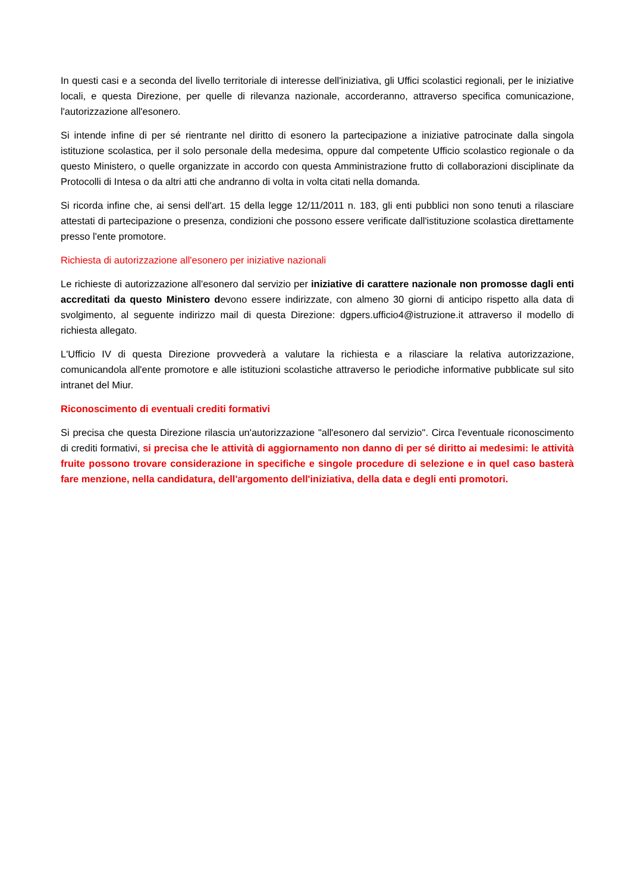In questi casi e a seconda del livello territoriale di interesse dell'iniziativa, gli Uffici scolastici regionali, per le iniziative locali, e questa Direzione, per quelle di rilevanza nazionale, accorderanno, attraverso specifica comunicazione, l'autorizzazione all'esonero.
Si intende infine di per sé rientrante nel diritto di esonero la partecipazione a iniziative patrocinate dalla singola istituzione scolastica, per il solo personale della medesima, oppure dal competente Ufficio scolastico regionale o da questo Ministero, o quelle organizzate in accordo con questa Amministrazione frutto di collaborazioni disciplinate da Protocolli di Intesa o da altri atti che andranno di volta in volta citati nella domanda.
Si ricorda infine che, ai sensi dell'art. 15 della legge 12/11/2011 n. 183, gli enti pubblici non sono tenuti a rilasciare attestati di partecipazione o presenza, condizioni che possono essere verificate dall'istituzione scolastica direttamente presso l'ente promotore.
Richiesta di autorizzazione all'esonero per iniziative nazionali
Le richieste di autorizzazione all'esonero dal servizio per iniziative di carattere nazionale non promosse dagli enti accreditati da questo Ministero devono essere indirizzate, con almeno 30 giorni di anticipo rispetto alla data di svolgimento, al seguente indirizzo mail di questa Direzione: dgpers.ufficio4@istruzione.it attraverso il modello di richiesta allegato.
L'Ufficio IV di questa Direzione provvederà a valutare la richiesta e a rilasciare la relativa autorizzazione, comunicandola all'ente promotore e alle istituzioni scolastiche attraverso le periodiche informative pubblicate sul sito intranet del Miur.
Riconoscimento di eventuali crediti formativi
Si precisa che questa Direzione rilascia un'autorizzazione "all'esonero dal servizio". Circa l'eventuale riconoscimento di crediti formativi, si precisa che le attività di aggiornamento non danno di per sé diritto ai medesimi: le attività fruite possono trovare considerazione in specifiche e singole procedure di selezione e in quel caso basterà fare menzione, nella candidatura, dell'argomento dell'iniziativa, della data e degli enti promotori.